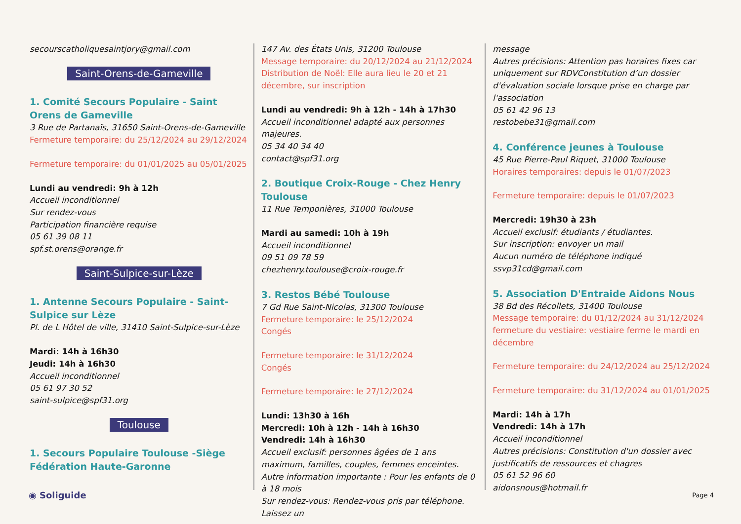secourscatholiquesaintjory@gmail.com
Saint-Orens-de-Gameville
1. Comité Secours Populaire - Saint Orens de Gameville
3 Rue de Partanaïs, 31650 Saint-Orens-de-Gameville
Fermeture temporaire: du 25/12/2024 au 29/12/2024
Fermeture temporaire: du 01/01/2025 au 05/01/2025
Lundi au vendredi: 9h à 12h
Accueil inconditionnel
Sur rendez-vous
Participation financière requise
05 61 39 08 11
spf.st.orens@orange.fr
Saint-Sulpice-sur-Lèze
1. Antenne Secours Populaire - Saint-Sulpice sur Lèze
Pl. de L Hôtel de ville, 31410 Saint-Sulpice-sur-Lèze
Mardi: 14h à 16h30
Jeudi: 14h à 16h30
Accueil inconditionnel
05 61 97 30 52
saint-sulpice@spf31.org
Toulouse
1. Secours Populaire Toulouse -Siège Fédération Haute-Garonne
147 Av. des États Unis, 31200 Toulouse
Message temporaire: du 20/12/2024 au 21/12/2024 Distribution de Noël: Elle aura lieu le 20 et 21 décembre, sur inscription
Lundi au vendredi: 9h à 12h - 14h à 17h30
Accueil inconditionnel adapté aux personnes majeures.
05 34 40 34 40
contact@spf31.org
2. Boutique Croix-Rouge - Chez Henry Toulouse
11 Rue Temponières, 31000 Toulouse
Mardi au samedi: 10h à 19h
Accueil inconditionnel
09 51 09 78 59
chezhenry.toulouse@croix-rouge.fr
3. Restos Bébé Toulouse
7 Gd Rue Saint-Nicolas, 31300 Toulouse
Fermeture temporaire: le 25/12/2024
Congés
Fermeture temporaire: le 31/12/2024
Congés
Fermeture temporaire: le 27/12/2024
Lundi: 13h30 à 16h
Mercredi: 10h à 12h - 14h à 16h30
Vendredi: 14h à 16h30
Accueil exclusif: personnes âgées de 1 ans maximum, familles, couples, femmes enceintes.
Autre information importante : Pour les enfants de 0 à 18 mois
Sur rendez-vous: Rendez-vous pris par téléphone. Laissez un
message
Autres précisions: Attention pas horaires fixes car uniquement sur RDVConstitution d’un dossier d'évaluation sociale lorsque prise en charge par l'association
05 61 42 96 13
restobebe31@gmail.com
4. Conférence jeunes à Toulouse
45 Rue Pierre-Paul Riquet, 31000 Toulouse
Horaires temporaires: depuis le 01/07/2023
Fermeture temporaire: depuis le 01/07/2023
Mercredi: 19h30 à 23h
Accueil exclusif: étudiants / étudiantes.
Sur inscription: envoyer un mail
Aucun numéro de téléphone indiqué
ssvp31cd@gmail.com
5. Association D'Entraide Aidons Nous
38 Bd des Récollets, 31400 Toulouse
Message temporaire: du 01/12/2024 au 31/12/2024 fermeture du vestiaire: vestiaire ferme le mardi en décembre
Fermeture temporaire: du 24/12/2024 au 25/12/2024
Fermeture temporaire: du 31/12/2024 au 01/01/2025
Mardi: 14h à 17h
Vendredi: 14h à 17h
Accueil inconditionnel
Autres précisions: Constitution d'un dossier avec justificatifs de ressources et chagres
05 61 52 96 60
aidonsnous@hotmail.fr
◉ Soliguide Page 4